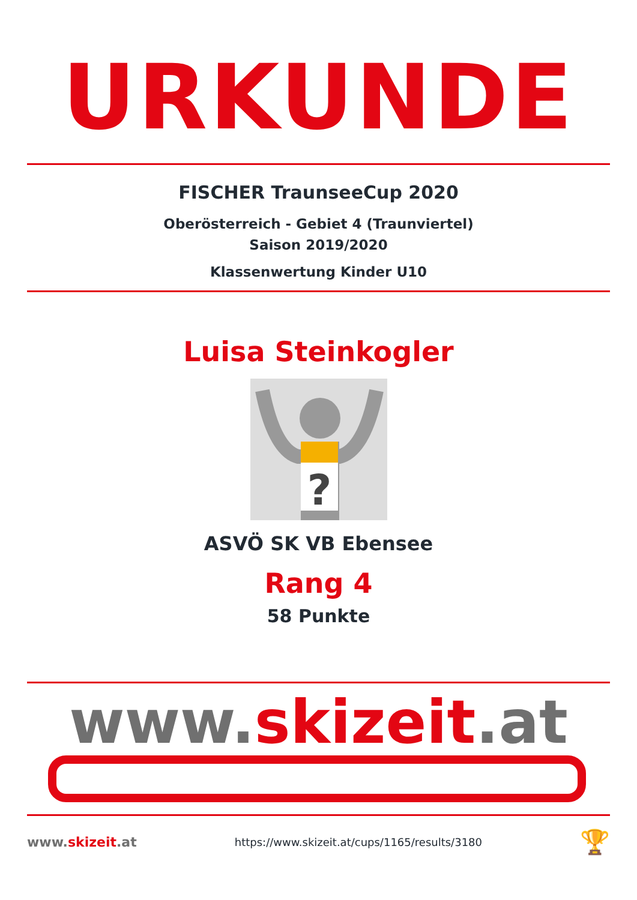URKUNDE
FISCHER TraunseeCup 2020
Oberösterreich - Gebiet 4 (Traunviertel)
Saison 2019/2020
Klassenwertung Kinder U10
Luisa Steinkogler
?
ASVÖ SK VB Ebensee
Rang 4
58 Punkte
www.skizeit.at
www.skizeit.at
https://www.skizeit.at/cups/1165/results/3180
🏆